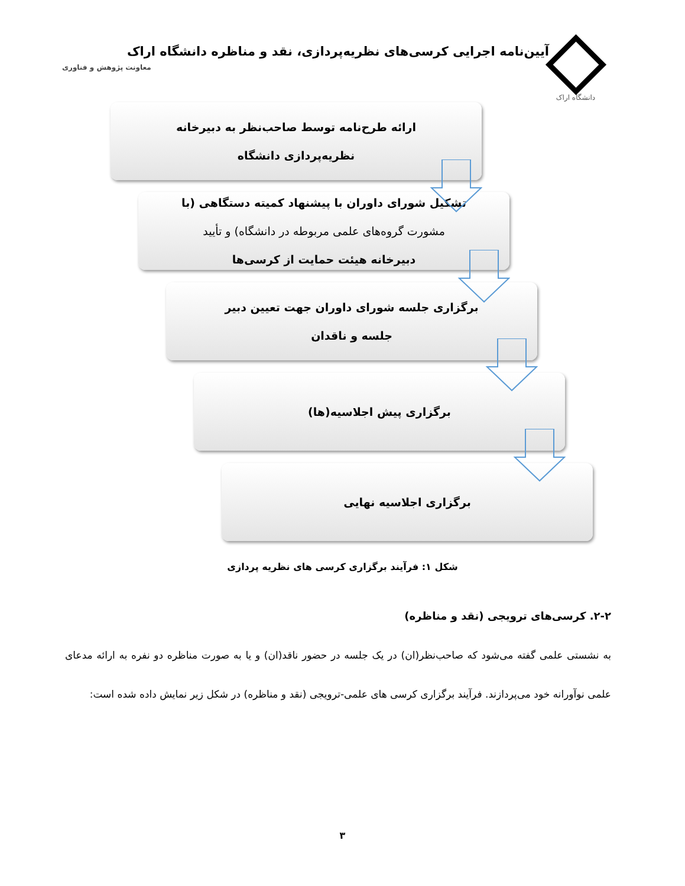دانشگاه اراک
آیین‌نامه اجرایی کرسی‌های نظریه‌پردازی، نقد و مناظره دانشگاه اراک
معاونت پژوهش و فناوری
ارائه طرح‌نامه توسط صاحب‌نظر به دبیرخانه
نظریه‌پردازی دانشگاه
تشکیل شورای داوران با پیشنهاد کمیته دستگاهی (با
مشورت گروه‌های علمی مربوطه در دانشگاه) و تأیید
دبیرخانه هیئت حمایت از کرسی‌ها
برگزاری جلسه شورای داوران جهت تعیین دبیر
جلسه و ناقدان
برگزاری پیش اجلاسیه(ها)
برگزاری اجلاسیه نهایی
شکل ۱: فرآیند برگزاری کرسی های نظریه پردازی
۲-۲. کرسی‌های ترویجی (نقد و مناظره)
به نشستی علمی گفته می‌شود که صاحب‌نظر(ان) در یک جلسه در حضور ناقد(ان) و یا به صورت مناظره دو نفره به ارائه مدعای علمی نوآورانه خود می‌پردازند. فرآیند برگزاری کرسی های علمی-ترویجی (نقد و مناظره) در شکل زیر نمایش داده شده است:
۳